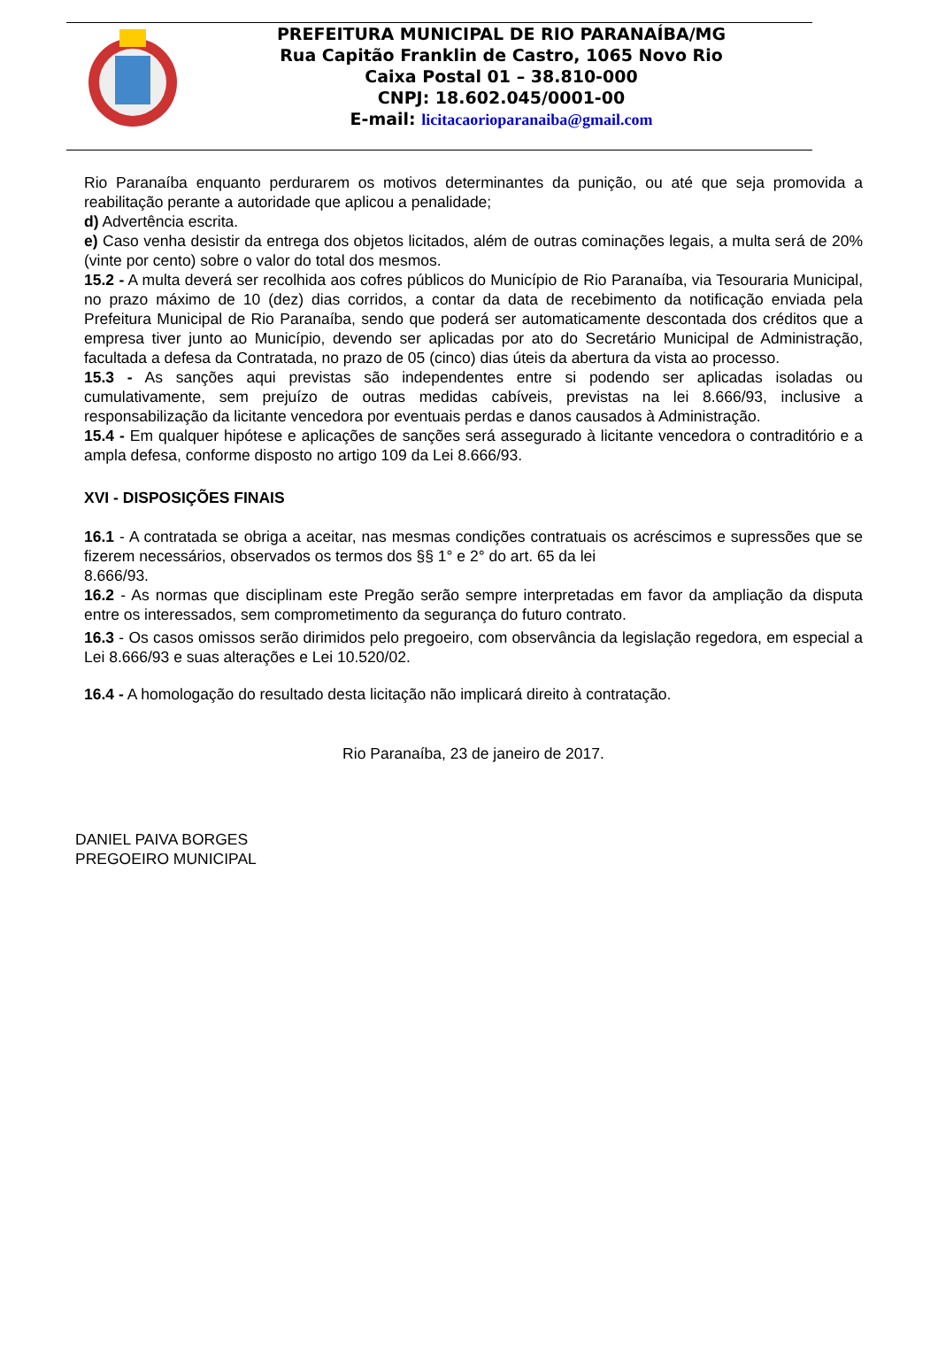PREFEITURA MUNICIPAL DE RIO PARANAÍBA/MG
Rua Capitão Franklin de Castro, 1065 Novo Rio
Caixa Postal 01 – 38.810-000
CNPJ: 18.602.045/0001-00
E-mail: licitacaorioparanaiba@gmail.com
Rio Paranaíba enquanto perdurarem os motivos determinantes da punição, ou até que seja promovida a reabilitação perante a autoridade que aplicou a penalidade;
d) Advertência escrita.
e) Caso venha desistir da entrega dos objetos licitados, além de outras cominações legais, a multa será de 20% (vinte por cento) sobre o valor do total dos mesmos.
15.2 - A multa deverá ser recolhida aos cofres públicos do Município de Rio Paranaíba, via Tesouraria Municipal, no prazo máximo de 10 (dez) dias corridos, a contar da data de recebimento da notificação enviada pela Prefeitura Municipal de Rio Paranaíba, sendo que poderá ser automaticamente descontada dos créditos que a empresa tiver junto ao Município, devendo ser aplicadas por ato do Secretário Municipal de Administração, facultada a defesa da Contratada, no prazo de 05 (cinco) dias úteis da abertura da vista ao processo.
15.3 - As sanções aqui previstas são independentes entre si podendo ser aplicadas isoladas ou cumulativamente, sem prejuízo de outras medidas cabíveis, previstas na lei 8.666/93, inclusive a responsabilização da licitante vencedora por eventuais perdas e danos causados à Administração.
15.4 - Em qualquer hipótese e aplicações de sanções será assegurado à licitante vencedora o contraditório e a ampla defesa, conforme disposto no artigo 109 da Lei 8.666/93.
XVI - DISPOSIÇÕES FINAIS
16.1 - A contratada se obriga a aceitar, nas mesmas condições contratuais os acréscimos e supressões que se fizerem necessários, observados os termos dos §§ 1° e 2° do art. 65 da lei
8.666/93.
16.2 - As normas que disciplinam este Pregão serão sempre interpretadas em favor da ampliação da disputa entre os interessados, sem comprometimento da segurança do futuro contrato.
16.3 - Os casos omissos serão dirimidos pelo pregoeiro, com observância da legislação regedora, em especial a Lei 8.666/93 e suas alterações e Lei 10.520/02.
16.4 - A homologação do resultado desta licitação não implicará direito à contratação.
Rio Paranaíba, 23 de janeiro de 2017.
DANIEL PAIVA BORGES
PREGOEIRO MUNICIPAL